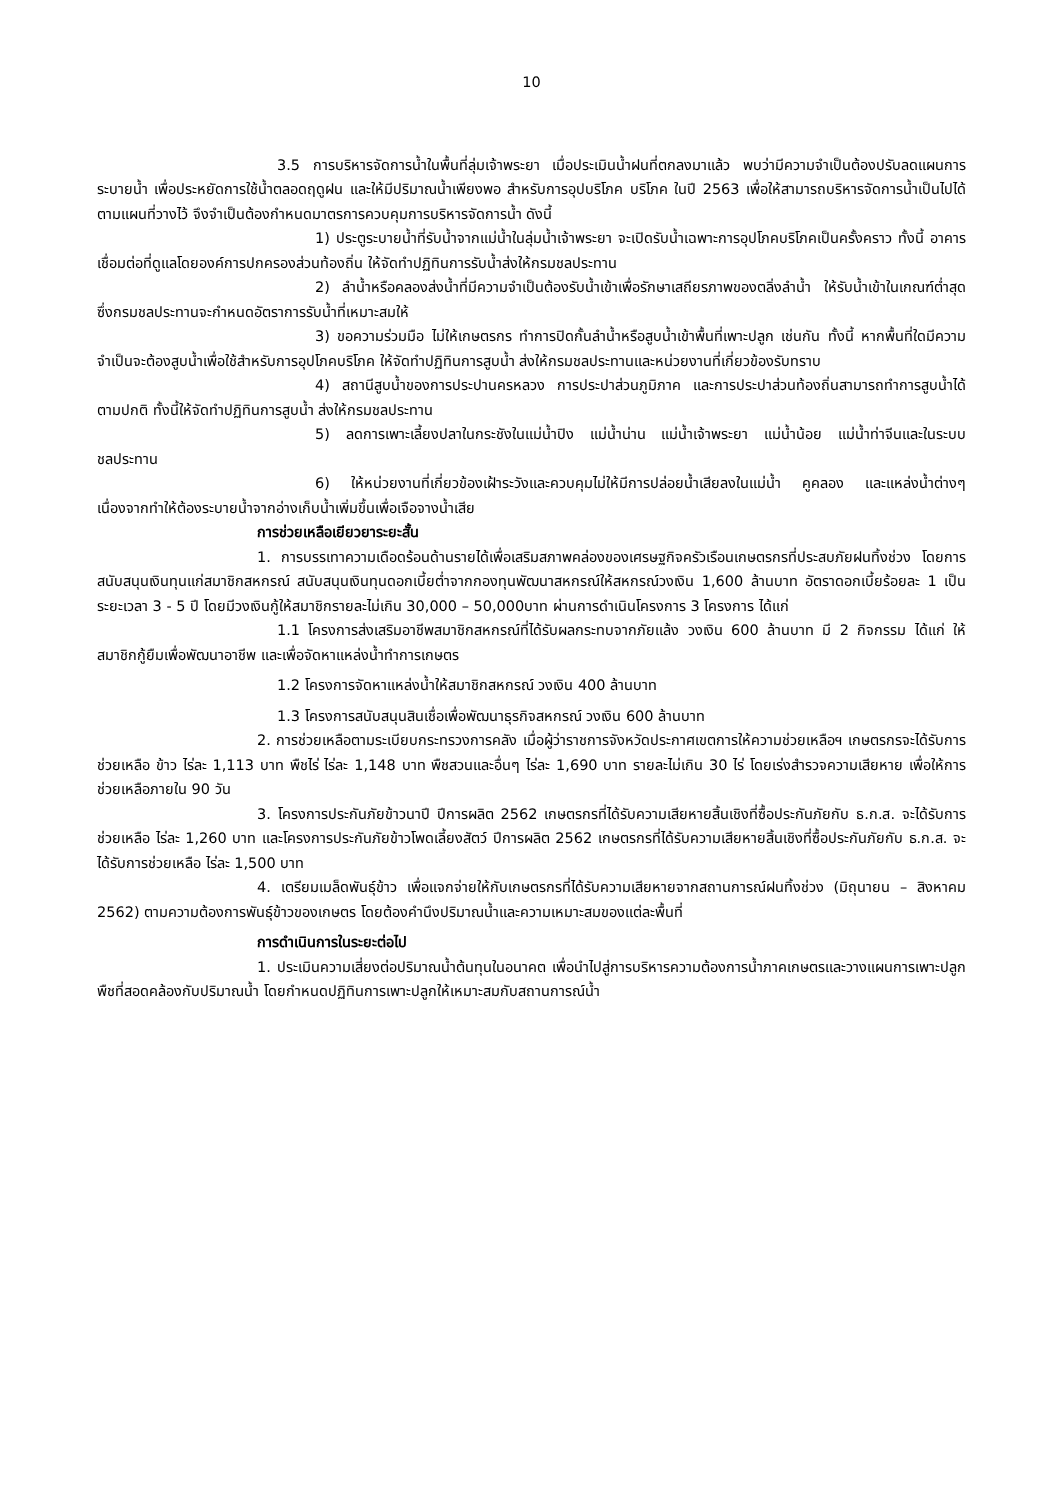10
3.5 การบริหารจัดการน้ำในพื้นที่ลุ่มเจ้าพระยา เมื่อประเมินน้ำฝนที่ตกลงมาแล้ว พบว่ามีความจำเป็นต้องปรับลดแผนการระบายน้ำ เพื่อประหยัดการใช้น้ำตลอดฤดูฝน และให้มีปริมาณน้ำเพียงพอ สำหรับการอุปบริโภค บริโภค ในปี 2563 เพื่อให้สามารถบริหารจัดการน้ำเป็นไปได้ตามแผนที่วางไว้ จึงจำเป็นต้องกำหนดมาตรการควบคุมการบริหารจัดการน้ำ ดังนี้
1) ประตูระบายน้ำที่รับน้ำจากแม่น้ำในลุ่มน้ำเจ้าพระยา จะเปิดรับน้ำเฉพาะการอุปโภคบริโภคเป็นครั้งคราว ทั้งนี้ อาคารเชื่อมต่อที่ดูแลโดยองค์การปกครองส่วนท้องถิ่น ให้จัดทำปฏิทินการรับน้ำส่งให้กรมชลประทาน
2) ลำน้ำหรือคลองส่งน้ำที่มีความจำเป็นต้องรับน้ำเข้าเพื่อรักษาเสถียรภาพของตลิ่งลำน้ำ ให้รับน้ำเข้าในเกณฑ์ต่ำสุด ซึ่งกรมชลประทานจะกำหนดอัตราการรับน้ำที่เหมาะสมให้
3) ขอความร่วมมือ ไม่ให้เกษตรกร ทำการปิดกั้นลำน้ำหรือสูบน้ำเข้าพื้นที่เพาะปลูก เช่นกัน ทั้งนี้ หากพื้นที่ใดมีความจำเป็นจะต้องสูบน้ำเพื่อใช้สำหรับการอุปโภคบริโภค ให้จัดทำปฏิทินการสูบน้ำ ส่งให้กรมชลประทานและหน่วยงานที่เกี่ยวข้องรับทราบ
4) สถานีสูบน้ำของการประปานครหลวง การประปาส่วนภูมิภาค และการประปาส่วนท้องถิ่นสามารถทำการสูบน้ำได้ตามปกติ ทั้งนี้ให้จัดทำปฏิทินการสูบน้ำ ส่งให้กรมชลประทาน
5) ลดการเพาะเลี้ยงปลาในกระชังในแม่น้ำปิง แม่น้ำน่าน แม่น้ำเจ้าพระยา แม่น้ำน้อย แม่น้ำท่าจีนและในระบบชลประทาน
6) ให้หน่วยงานที่เกี่ยวข้องเฝ้าระวังและควบคุมไม่ให้มีการปล่อยน้ำเสียลงในแม่น้ำ คูคลอง และแหล่งน้ำต่างๆ เนื่องจากทำให้ต้องระบายน้ำจากอ่างเก็บน้ำเพิ่มขึ้นเพื่อเจือจางน้ำเสีย
การช่วยเหลือเยียวยาระยะสั้น
1. การบรรเทาความเดือดร้อนด้านรายได้เพื่อเสริมสภาพคล่องของเศรษฐกิจครัวเรือนเกษตรกรที่ประสบภัยฝนทิ้งช่วง โดยการสนับสนุนเงินทุนแก่สมาชิกสหกรณ์ สนับสนุนเงินทุนดอกเบี้ยต่ำจากกองทุนพัฒนาสหกรณ์ให้สหกรณ์วงเงิน 1,600 ล้านบาท อัตราดอกเบี้ยร้อยละ 1 เป็นระยะเวลา 3 - 5 ปี โดยมีวงเงินกู้ให้สมาชิกรายละไม่เกิน 30,000 – 50,000บาท ผ่านการดำเนินโครงการ 3 โครงการ ได้แก่
1.1 โครงการส่งเสริมอาชีพสมาชิกสหกรณ์ที่ได้รับผลกระทบจากภัยแล้ง วงเงิน 600 ล้านบาท มี 2 กิจกรรม ได้แก่ ให้สมาชิกกู้ยืมเพื่อพัฒนาอาชีพ และเพื่อจัดหาแหล่งน้ำทำการเกษตร
1.2 โครงการจัดหาแหล่งน้ำให้สมาชิกสหกรณ์ วงเงิน 400 ล้านบาท
1.3 โครงการสนับสนุนสินเชื่อเพื่อพัฒนาธุรกิจสหกรณ์ วงเงิน 600 ล้านบาท
2. การช่วยเหลือตามระเบียบกระทรวงการคลัง เมื่อผู้ว่าราชการจังหวัดประกาศเขตการให้ความช่วยเหลือฯ เกษตรกรจะได้รับการช่วยเหลือ ข้าว ไร่ละ 1,113 บาท พืชไร่ ไร่ละ 1,148 บาท พืชสวนและอื่นๆ ไร่ละ 1,690 บาท รายละไม่เกิน 30 ไร่ โดยเร่งสำรวจความเสียหาย เพื่อให้การช่วยเหลือภายใน 90 วัน
3. โครงการประกันภัยข้าวนาปี ปีการผลิต 2562 เกษตรกรที่ได้รับความเสียหายสิ้นเชิงที่ซื้อประกันภัยกับ ธ.ก.ส. จะได้รับการช่วยเหลือ ไร่ละ 1,260 บาท และโครงการประกันภัยข้าวโพดเลี้ยงสัตว์ ปีการผลิต 2562 เกษตรกรที่ได้รับความเสียหายสิ้นเชิงที่ซื้อประกันภัยกับ ธ.ก.ส. จะได้รับการช่วยเหลือ ไร่ละ 1,500 บาท
4. เตรียมเมล็ดพันธุ์ข้าว เพื่อแจกจ่ายให้กับเกษตรกรที่ได้รับความเสียหายจากสถานการณ์ฝนทิ้งช่วง (มิถุนายน – สิงหาคม 2562) ตามความต้องการพันธุ์ข้าวของเกษตร โดยต้องคำนึงปริมาณน้ำและความเหมาะสมของแต่ละพื้นที่
การดำเนินการในระยะต่อไป
1. ประเมินความเสี่ยงต่อปริมาณน้ำต้นทุนในอนาคต เพื่อนำไปสู่การบริหารความต้องการน้ำภาคเกษตรและวางแผนการเพาะปลูกพืชที่สอดคล้องกับปริมาณน้ำ โดยกำหนดปฏิทินการเพาะปลูกให้เหมาะสมกับสถานการณ์น้ำ